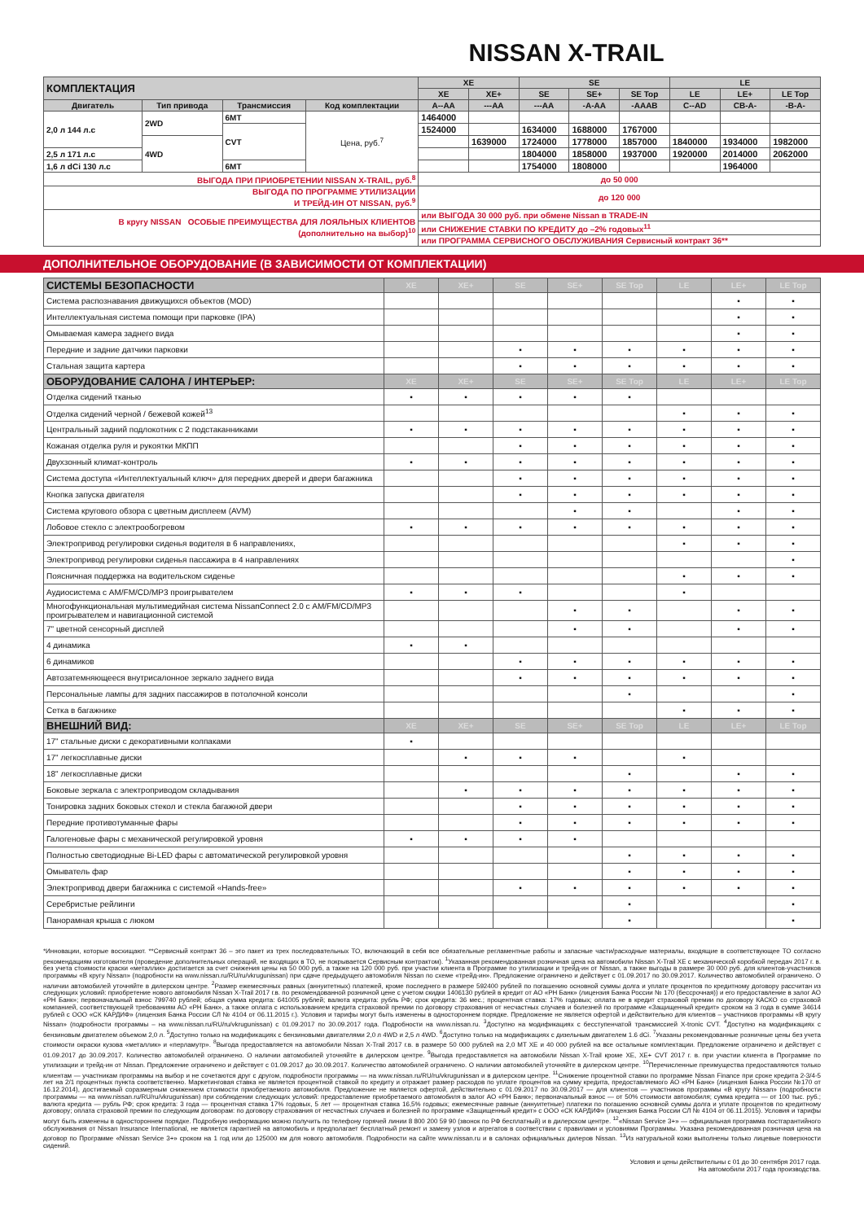NISSAN X-TRAIL
| КОМПЛЕКТАЦИЯ | | | | XE | | SE | | | LE | | |
| --- | --- | --- | --- | --- | --- | --- | --- | --- | --- | --- | --- |
| | | | | XE | XE+ | SE | SE+ | SE Top | LE | LE+ | LE Top |
| Двигатель | Тип привода | Трансмиссия | Код комплектации | A--AA | ---AA | ---AA | -A-AA | -AAAB | C--AD | CB-A- | -B-A- |
| 2,0 л 144 л.с | 2WD | 6MT | Цена, руб.<sup>7</sup> | 1464000 | | | | | | | |
| | | CVT | | 1524000 | | 1634000 | 1688000 | 1767000 | | | |
| | 4WD | | | | 1639000 | 1724000 | 1778000 | 1857000 | 1840000 | 1934000 | 1982000 |
| 2,5 л 171 л.с | | | | | | 1804000 | 1858000 | 1937000 | 1920000 | 2014000 | 2062000 |
| 1,6 л dCi 130 л.с | | 6MT | | | | 1754000 | 1808000 | | | 1964000 | |
| ВЫГОДА ПРИ ПРИОБРЕТЕНИИ NISSAN X-TRAIL, руб.<sup>8</sup> | | | | до 50 000 | | | | | | | |
| ВЫГОДА ПО ПРОГРАММЕ УТИЛИЗАЦИИ И ТРЕЙД-ИН ОТ NISSAN, руб.<sup>9</sup> | | | | до 120 000 | | | | | | | |
| В кругу NISSAN ОСОБЫЕ ПРЕИМУЩЕСТВА ДЛЯ ЛОЯЛЬНЫХ КЛИЕНТОВ (дополнительно на выбор)<sup>10</sup> | | | | или ВЫГОДА 30 000 руб. при обмене Nissan в TRADE-IN | | | | | | | |
| | | | | или СНИЖЕНИЕ СТАВКИ ПО КРЕДИТУ до –2% годовых<sup>11</sup> | | | | | | | |
| | | | | или ПРОГРАММА СЕРВИСНОГО ОБСЛУЖИВАНИЯ Сервисный контракт 36** | | | | | | | |
ДОПОЛНИТЕЛЬНОЕ ОБОРУДОВАНИЕ (В ЗАВИСИМОСТИ ОТ КОМПЛЕКТАЦИИ)
| СИСТЕМЫ БЕЗОПАСНОСТИ | XE | XE+ | SE | SE+ | SE Top | LE | LE+ | LE Top |
| --- | --- | --- | --- | --- | --- | --- | --- | --- |
| Система распознавания движущихся объектов (MOD) | | | | | | | ▪ | ▪ |
| Интеллектуальная система помощи при парковке (IPA) | | | | | | | ▪ | ▪ |
| Омываемая камера заднего вида | | | | | | | ▪ | ▪ |
| Передние и задние датчики парковки | | | ▪ | ▪ | ▪ | ▪ | ▪ | ▪ |
| Стальная защита картера | | | ▪ | ▪ | ▪ | ▪ | ▪ | ▪ |
| ОБОРУДОВАНИЕ САЛОНА / ИНТЕРЬЕР: | XE | XE+ | SE | SE+ | SE Top | LE | LE+ | LE Top |
| Отделка сидений тканью | ▪ | ▪ | ▪ | ▪ | ▪ | | | |
| Отделка сидений черной / бежевой кожей<sup>13</sup> | | | | | | ▪ | ▪ | ▪ |
| Центральный задний подлокотник с 2 подстаканниками | ▪ | ▪ | ▪ | ▪ | ▪ | ▪ | ▪ | ▪ |
| Кожаная отделка руля и рукоятки МКПП | | | ▪ | ▪ | ▪ | ▪ | ▪ | ▪ |
| Двухзонный климат-контроль | ▪ | ▪ | ▪ | ▪ | ▪ | ▪ | ▪ | ▪ |
| Система доступа «Интеллектуальный ключ» для передних дверей и двери багажника | | | ▪ | ▪ | ▪ | ▪ | ▪ | ▪ |
| Кнопка запуска двигателя | | | ▪ | ▪ | ▪ | ▪ | ▪ | ▪ |
| Система кругового обзора с цветным дисплеем (AVM) | | | | ▪ | ▪ | | ▪ | ▪ |
| Лобовое стекло с электрообогревом | ▪ | ▪ | ▪ | ▪ | ▪ | ▪ | ▪ | ▪ |
| Электропривод регулировки сиденья водителя в 6 направлениях, | | | | | | ▪ | ▪ | ▪ |
| Электропривод регулировки сиденья пассажира в 4 направлениях | | | | | | | | ▪ |
| Поясничная поддержка на водительском сиденье | | | | | | ▪ | ▪ | ▪ |
| Аудиосистема с AM/FM/CD/MP3 проигрывателем | ▪ | ▪ | ▪ | | | ▪ | | |
| Многофункциональная мультимедийная система NissanConnect 2.0 с AM/FM/CD/MP3 проигрывателем и навигационной системой | | | | ▪ | ▪ | | ▪ | ▪ |
| 7" цветной сенсорный дисплей | | | | ▪ | ▪ | | ▪ | ▪ |
| 4 динамика | ▪ | ▪ | | | | | | |
| 6 динамиков | | | ▪ | ▪ | ▪ | ▪ | ▪ | ▪ |
| Автозатемняющееся внутрисалонное зеркало заднего вида | | | ▪ | ▪ | ▪ | ▪ | ▪ | ▪ |
| Персональные лампы для задних пассажиров в потолочной консоли | | | | | ▪ | | | ▪ |
| Сетка в багажнике | | | | | | ▪ | ▪ | ▪ |
| ВНЕШНИЙ ВИД: | XE | XE+ | SE | SE+ | SE Top | LE | LE+ | LE Top |
| 17" стальные диски с декоративными колпаками | ▪ | | | | | | | |
| 17" легкосплавные диски | | ▪ | ▪ | ▪ | | ▪ | | |
| 18" легкосплавные диски | | | | | ▪ | | ▪ | ▪ |
| Боковые зеркала с электроприводом складывания | | ▪ | ▪ | ▪ | ▪ | ▪ | ▪ | ▪ |
| Тонировка задних боковых стекол и стекла багажной двери | | | ▪ | ▪ | ▪ | ▪ | ▪ | ▪ |
| Передние противотуманные фары | | | ▪ | ▪ | ▪ | ▪ | ▪ | ▪ |
| Галогеновые фары с механической регулировкой уровня | ▪ | ▪ | ▪ | ▪ | | | | |
| Полностью светодиодные Bi-LED фары с автоматической регулировкой уровня | | | | | ▪ | ▪ | ▪ | ▪ |
| Омыватель фар | | | | | ▪ | ▪ | ▪ | ▪ |
| Электропривод двери багажника с системой «Hands-free» | | | ▪ | ▪ | ▪ | ▪ | ▪ | ▪ |
| Серебристые рейлинги | | | | | ▪ | | | ▪ |
| Панорамная крыша с люком | | | | | ▪ | | | ▪ |
*Инновации, которые восхищают. **Сервисный контракт 36 – это пакет из трех последовательных ТО, включающий в себя все обязательные регламентные работы и запасные части/расходные материалы, входящие в соответствующее ТО согласно рекомендациям изготовителя (проведение дополнительных операций, не входящих в ТО, не покрывается Сервисным контрактом). <sup>1</sup>Указанная рекомендованная розничная цена на автомобили Nissan X-Trail XE с механической коробкой передач 2017 г. в. без учета стоимости краски «металлик» достигается за счет снижения цены на 50 000 руб, а также на 120 000 руб. при участии клиента в Программе по утилизации и трейд-ин от Nissan, а также выгоды в размере 30 000 руб. для клиентов-участников программы «В кругу Nissan» (подробности на www.nissan.ru/RU/ru/vkrugunissan) при сдаче предыдущего автомобиля Nissan по схеме «трейд-ин». Предложение ограничено и действует с 01.09.2017 по 30.09.2017. Количество автомобилей ограничено. О наличии автомобилей уточняйте в дилерском центре. <sup>2</sup>Размер ежемесячных равных (аннуитетных) платежей, кроме последнего в размере 592400 рублей по погашению основной суммы долга и уплате процентов по кредитному договору рассчитан из следующих условий: приобретение нового автомобиля Nissan X-Trail 2017 г.в. по рекомендованной розничной цене с учетом скидки 1406130 рублей в кредит от АО «РН Банк» (лицензия Банка России № 170 (бессрочная)) и его предоставление в залог АО «РН Банк»; первоначальный взнос 799740 рублей; общая сумма кредита: 641005 рублей; валюта кредита: рубль РФ; срок кредита: 36 мес.; процентная ставка: 17% годовых; оплата не в кредит страховой премии по договору КАСКО со страховой компанией, соответствующей требованиям АО «РН Банк», а также оплата с использованием кредита страховой премии по договору страхования от несчастных случаев и болезней по программе «Защищенный кредит» сроком на 3 года в сумме 34614 рублей с ООО «СК КАРДИФ» (лицензия Банка России СЛ № 4104 от 06.11.2015 г.). Условия и тарифы могут быть изменены в одностороннем порядке. Предложение не является офертой и действительно для клиентов – участников программы «В кругу Nissan» (подробности программы – на www.nissan.ru/RU/ru/vkrugunissan) с 01.09.2017 по 30.09.2017 года. Подробности на www.nissan.ru. <sup>3</sup>Доступно на модификациях с бесступенчатой трансмиссией X-tronic CVT. <sup>4</sup>Доступно на модификациях с бензиновым двигателем объемом 2,0 л. <sup>5</sup>Доступно только на модификациях с бензиновыми двигателями 2,0 л 4WD и 2,5 л 4WD. <sup>6</sup>Доступно только на модификациях с дизельным двигателем 1.6 dCi. <sup>7</sup>Указаны рекомендованные розничные цены без учета стоимости окраски кузова «металлик» и «перламутр». <sup>8</sup>Выгода предоставляется на автомобили Nissan X-Trail 2017 г.в. в размере 50 000 рублей на 2,0 MT XE и 40 000 рублей на все остальные комплектации. Предложение ограничено и действует с 01.09.2017 до 30.09.2017. Количество автомобилей ограничено. О наличии автомобилей уточняйте в дилерском центре. <sup>9</sup>Выгода предоставляется на автомобили Nissan X-Trail кроме XE, XE+ CVT 2017 г. в. при участии клиента в Программе по утилизации и трейд-ин от Nissan. Предложение ограничено и действует с 01.09.2017 до 30.09.2017. Количество автомобилей ограничено. О наличии автомобилей уточняйте в дилерском центре. <sup>10</sup>Перечисленные преимущества предоставляются только клиентам — участникам программы на выбор и не сочетаются друг с другом, подробности программы — на www.nissan.ru/RU/ru/vkrugunissan и в дилерском центре. <sup>11</sup>Снижение процентной ставки по программе Nissan Finance при сроке кредита 2-3/4-5 лет на 2/1 процентных пункта соответственно. Маркетинговая ставка не является процентной ставкой по кредиту и отражает размер расходов по уплате процентов на сумму кредита, предоставляемого АО «РН Банк» (лицензия Банка России №170 от 16.12.2014), достигаемый соразмерным снижением стоимости приобретаемого автомобиля. Предложение не является офертой, действительно с 01.09.2017 по 30.09.2017 — для клиентов — участников программы «В кругу Nissan» (подробности программы — на www.nissan.ru/RU/ru/vkrugunissan) при соблюдении следующих условий: предоставление приобретаемого автомобиля в залог АО «РН Банк»; первоначальный взнос — от 50% стоимости автомобиля; сумма кредита — от 100 тыс. руб.; валюта кредита — рубль РФ; срок кредита: 3 года — процентная ставка 17% годовых, 5 лет — процентная ставка 16,5% годовых; ежемесячные равные (аннуитетные) платежи по погашению основной суммы долга и уплате процентов по кредитному договору; оплата страховой премии по следующим договорам: по договору страхования от несчастных случаев и болезней по программе «Защищенный кредит» с ООО «СК КАРДИФ» (лицензия Банка России СЛ № 4104 от 06.11.2015). Условия и тарифы могут быть изменены в одностороннем порядке. Подробную информацию можно получить по телефону горячей линии 8 800 200 59 90 (звонок по РФ бесплатный) и в дилерском центре. <sup>12</sup>«Nissan Service 3+» — официальная программа постгарантийного обслуживания от Nissan Insurance International, не является гарантией на автомобиль и предполагает бесплатный ремонт и замену узлов и агрегатов в соответствии с правилами и условиями Программы. Указана рекомендованная розничная цена на договор по Программе «Nissan Service 3+» сроком на 1 год или до 125000 км для нового автомобиля. Подробности на сайте www.nissan.ru и в салонах официальных дилеров Nissan. <sup>13</sup>Из натуральной кожи выполнены только лицевые поверхности сидений.
Условия и цены действительны с 01 до 30 сентября 2017 года.
На автомобили 2017 года производства.